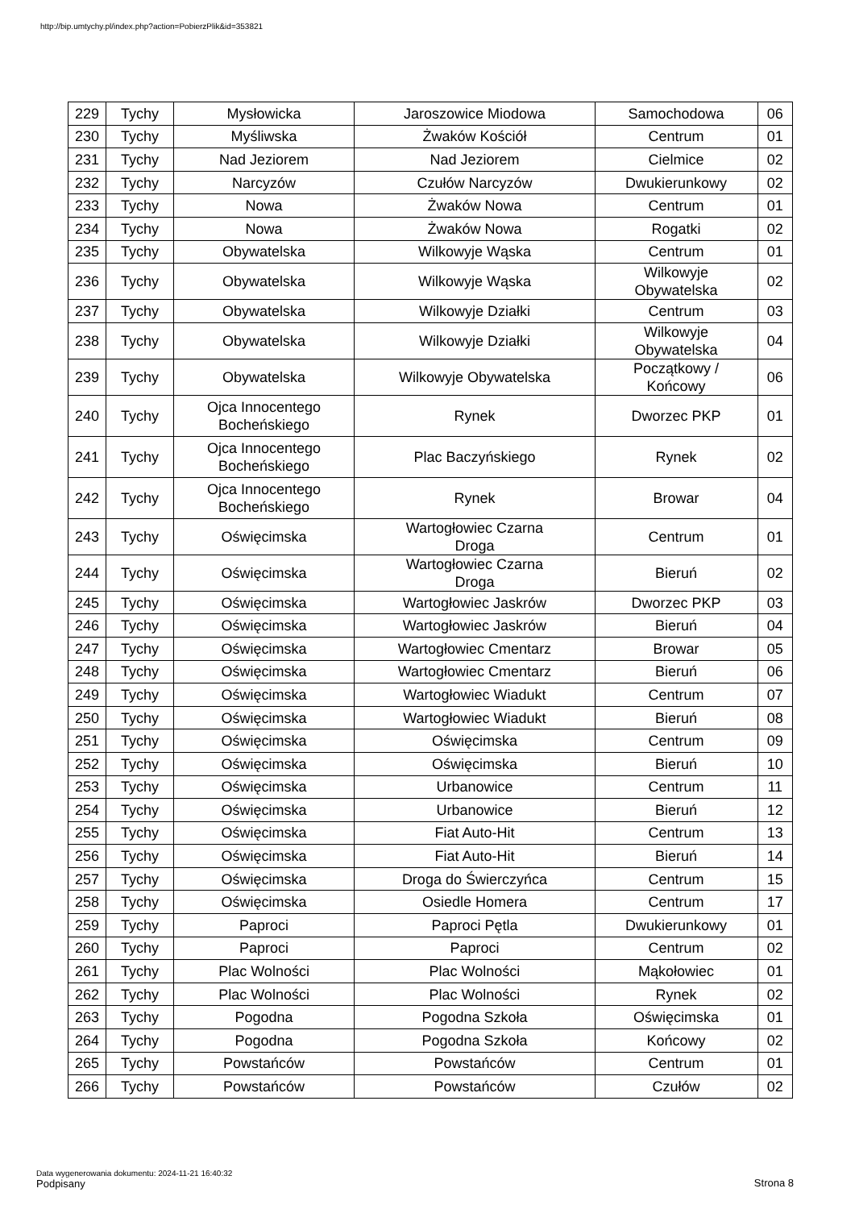http://bip.umtychy.pl/index.php?action=PobierzPlik&id=353821
| 229 | Tychy | Mysłowicka | Jaroszowice Miodowa | Samochodowa | 06 |
| 230 | Tychy | Myśliwska | Żwaków Kościół | Centrum | 01 |
| 231 | Tychy | Nad Jeziorem | Nad Jeziorem | Cielmice | 02 |
| 232 | Tychy | Narcyzów | Czułów Narcyzów | Dwukierunkowy | 02 |
| 233 | Tychy | Nowa | Żwaków Nowa | Centrum | 01 |
| 234 | Tychy | Nowa | Żwaków Nowa | Rogatki | 02 |
| 235 | Tychy | Obywatelska | Wilkowyje Wąska | Centrum | 01 |
| 236 | Tychy | Obywatelska | Wilkowyje Wąska | Wilkowyje Obywatelska | 02 |
| 237 | Tychy | Obywatelska | Wilkowyje Działki | Centrum | 03 |
| 238 | Tychy | Obywatelska | Wilkowyje Działki | Wilkowyje Obywatelska | 04 |
| 239 | Tychy | Obywatelska | Wilkowyje Obywatelska | Początkowy / Końcowy | 06 |
| 240 | Tychy | Ojca Innocentego Bocheńskiego | Rynek | Dworzec PKP | 01 |
| 241 | Tychy | Ojca Innocentego Bocheńskiego | Plac Baczyńskiego | Rynek | 02 |
| 242 | Tychy | Ojca Innocentego Bocheńskiego | Rynek | Browar | 04 |
| 243 | Tychy | Oświęcimska | Wartogłowiec Czarna Droga | Centrum | 01 |
| 244 | Tychy | Oświęcimska | Wartogłowiec Czarna Droga | Bieruń | 02 |
| 245 | Tychy | Oświęcimska | Wartogłowiec Jaskrów | Dworzec PKP | 03 |
| 246 | Tychy | Oświęcimska | Wartogłowiec Jaskrów | Bieruń | 04 |
| 247 | Tychy | Oświęcimska | Wartogłowiec Cmentarz | Browar | 05 |
| 248 | Tychy | Oświęcimska | Wartogłowiec Cmentarz | Bieruń | 06 |
| 249 | Tychy | Oświęcimska | Wartogłowiec Wiadukt | Centrum | 07 |
| 250 | Tychy | Oświęcimska | Wartogłowiec Wiadukt | Bieruń | 08 |
| 251 | Tychy | Oświęcimska | Oświęcimska | Centrum | 09 |
| 252 | Tychy | Oświęcimska | Oświęcimska | Bieruń | 10 |
| 253 | Tychy | Oświęcimska | Urbanowice | Centrum | 11 |
| 254 | Tychy | Oświęcimska | Urbanowice | Bieruń | 12 |
| 255 | Tychy | Oświęcimska | Fiat Auto-Hit | Centrum | 13 |
| 256 | Tychy | Oświęcimska | Fiat Auto-Hit | Bieruń | 14 |
| 257 | Tychy | Oświęcimska | Droga do Świerczyńca | Centrum | 15 |
| 258 | Tychy | Oświęcimska | Osiedle Homera | Centrum | 17 |
| 259 | Tychy | Paproci | Paproci Pętla | Dwukierunkowy | 01 |
| 260 | Tychy | Paproci | Paproci | Centrum | 02 |
| 261 | Tychy | Plac Wolności | Plac Wolności | Mąkołowiec | 01 |
| 262 | Tychy | Plac Wolności | Plac Wolności | Rynek | 02 |
| 263 | Tychy | Pogodna | Pogodna Szkoła | Oświęcimska | 01 |
| 264 | Tychy | Pogodna | Pogodna Szkoła | Końcowy | 02 |
| 265 | Tychy | Powstańców | Powstańców | Centrum | 01 |
| 266 | Tychy | Powstańców | Powstańców | Czułów | 02 |
Data wygenerowania dokumentu: 2024-11-21 16:40:32
Podpisany
Strona 8